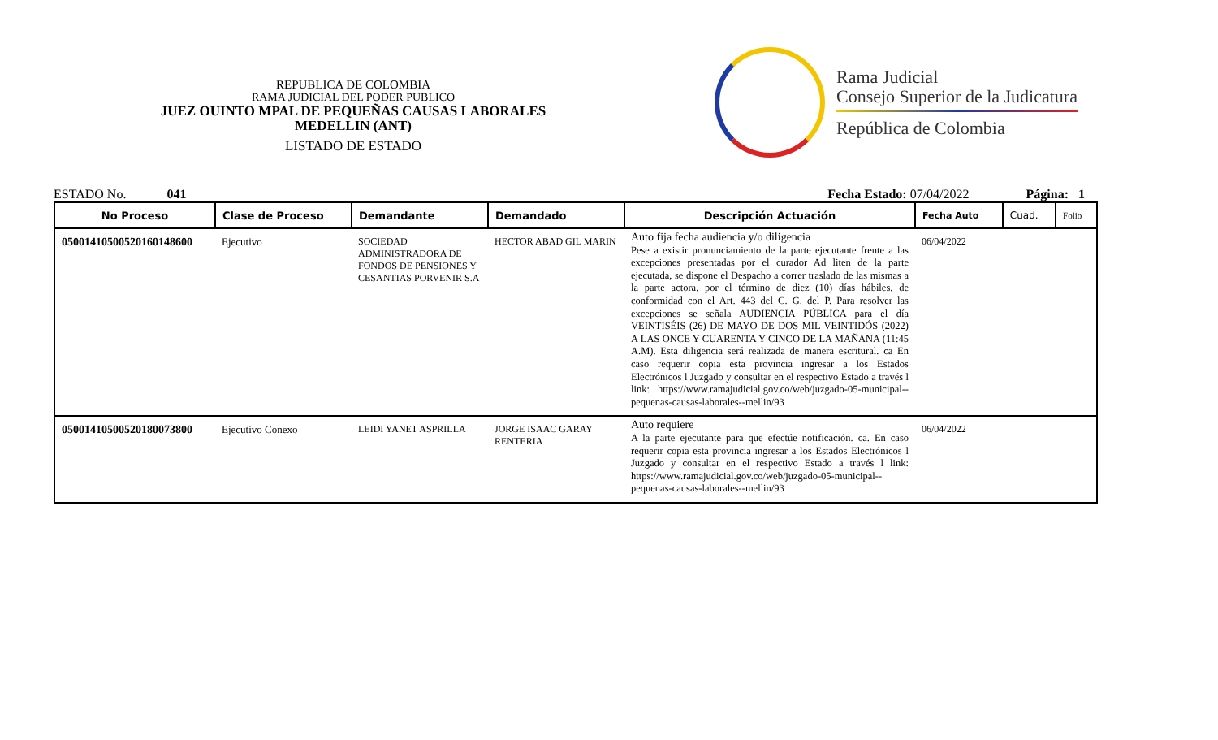REPUBLICA DE COLOMBIA
RAMA JUDICIAL DEL PODER PUBLICO
JUEZ OUINTO MPAL DE PEQUEÑAS CAUSAS LABORALES
MEDELLIN (ANT)
LISTADO DE ESTADO
Rama Judicial
Consejo Superior de la Judicatura
República de Colombia
ESTADO No. 041 Fecha Estado: 07/04/2022 Página: 1
| No Proceso | Clase de Proceso | Demandante | Demandado | Descripción Actuación | Fecha Auto | Cuad. | Folio |
| --- | --- | --- | --- | --- | --- | --- | --- |
| 05001410500520160148600 | Ejecutivo | SOCIEDAD ADMINISTRADORA DE FONDOS DE PENSIONES Y CESANTIAS PORVENIR S.A | HECTOR ABAD GIL MARIN | Auto fija fecha audiencia y/o diligencia Pese a existir pronunciamiento de la parte ejecutante frente a las excepciones presentadas por el curador Ad liten de la parte ejecutada, se dispone el Despacho a correr traslado de las mismas a la parte actora, por el término de diez (10) días hábiles, de conformidad con el Art. 443 del C. G. del P. Para resolver las excepciones se señala AUDIENCIA PÚBLICA para el día VEINTISÉIS (26) DE MAYO DE DOS MIL VEINTIDÓS (2022) A LAS ONCE Y CUARENTA Y CINCO DE LA MAÑANA (11:45 A.M). Esta diligencia será realizada de manera escritural. ca En caso requerir copia esta provincia ingresar a los Estados Electrónicos l Juzgado y consultar en el respectivo Estado a través l link: https://www.ramajudicial.gov.co/web/juzgado-05-municipal--pequenas-causas-laborales--mellin/93 | 06/04/2022 | | |
| 05001410500520180073800 | Ejecutivo Conexo | LEIDI YANET ASPRILLA | JORGE ISAAC GARAY RENTERIA | Auto requiere A la parte ejecutante para que efectúe notificación. ca. En caso requerir copia esta provincia ingresar a los Estados Electrónicos l Juzgado y consultar en el respectivo Estado a través l link: https://www.ramajudicial.gov.co/web/juzgado-05-municipal--pequenas-causas-laborales--mellin/93 | 06/04/2022 | | |